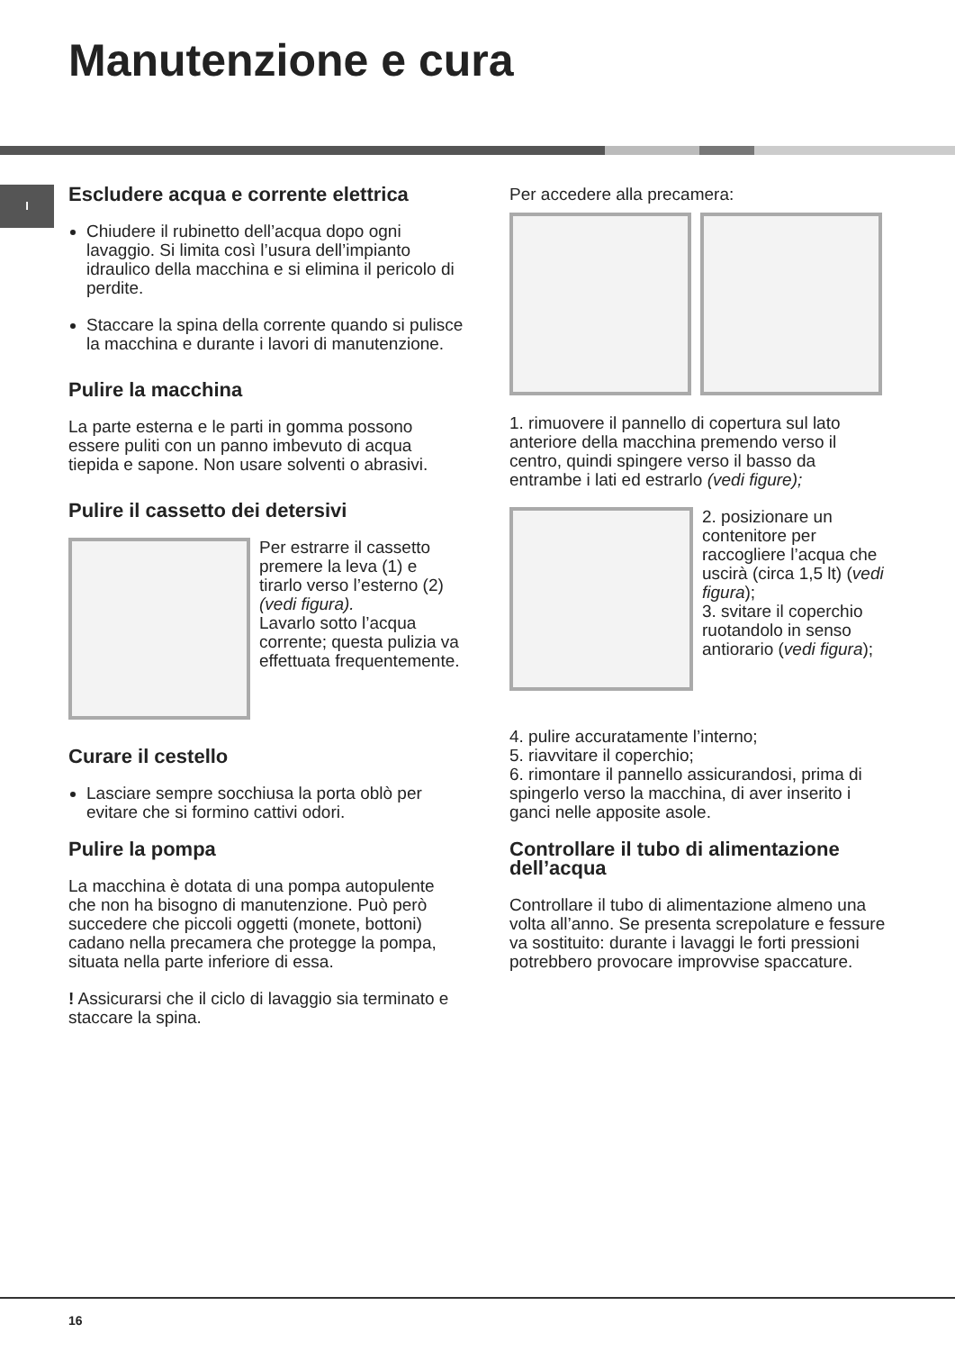Manutenzione e cura
I
Escludere acqua e corrente elettrica
Chiudere il rubinetto dell’acqua dopo ogni lavaggio. Si limita così l’usura dell’impianto idraulico della macchina e si elimina il pericolo di perdite.
Staccare la spina della corrente quando si pulisce la macchina e durante i lavori di manutenzione.
Pulire la macchina
La parte esterna e le parti in gomma possono essere puliti con un panno imbevuto di acqua tiepida e sapone. Non usare solventi o abrasivi.
Pulire il cassetto dei detersivi
Per estrarre il cassetto premere la leva (1) e tirarlo verso l’esterno (2) (vedi figura).
Lavarlo sotto l’acqua corrente; questa pulizia va effettuata frequentemente.
Curare il cestello
Lasciare sempre socchiusa la porta oblò per evitare che si formino cattivi odori.
Pulire la pompa
La macchina è dotata di una pompa autopulente che non ha bisogno di manutenzione. Può però succedere che piccoli oggetti (monete, bottoni) cadano nella precamera che protegge la pompa, situata nella parte inferiore di essa.
! Assicurarsi che il ciclo di lavaggio sia terminato e staccare la spina.
Per accedere alla precamera:
1. rimuovere il pannello di copertura sul lato anteriore della macchina premendo verso il centro, quindi spingere verso il basso da entrambe i lati ed estrarlo (vedi figure);
2. posizionare un contenitore per raccogliere l’acqua che uscirà (circa 1,5 lt) (vedi figura);
3. svitare il coperchio ruotandolo in senso antiorario (vedi figura);
4. pulire accuratamente l’interno;
5. riavvitare il coperchio;
6. rimontare il pannello assicurandosi, prima di spingerlo verso la macchina, di aver inserito i ganci nelle apposite asole.
Controllare il tubo di alimentazione dell’acqua
Controllare il tubo di alimentazione almeno una volta all’anno. Se presenta screpolature e fessure va sostituito: durante i lavaggi le forti pressioni potrebbero provocare improvvise spaccature.
16